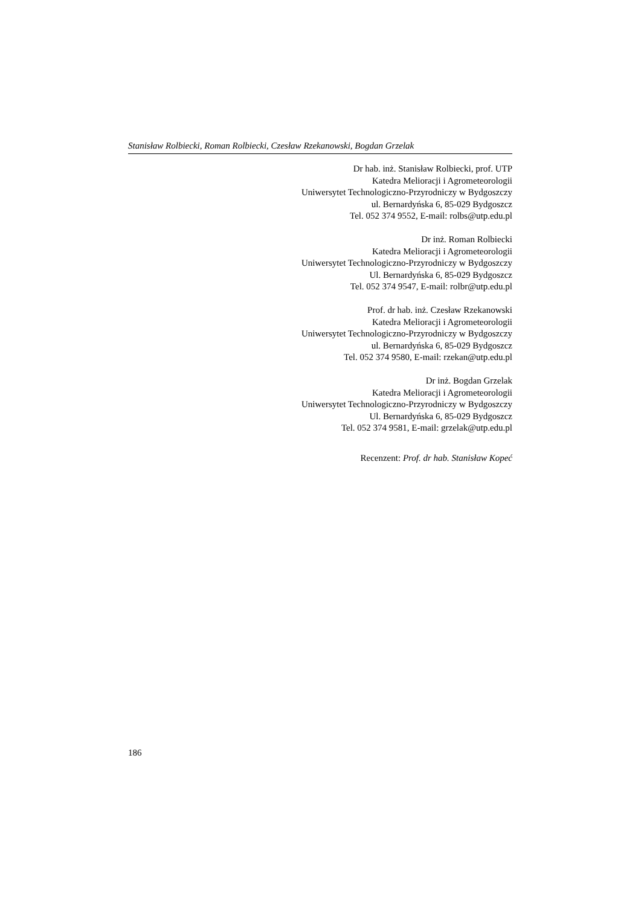Stanisław Rolbiecki, Roman Rolbiecki, Czesław Rzekanowski, Bogdan Grzelak
Dr hab. inż. Stanisław Rolbiecki, prof. UTP
Katedra Melioracji i Agrometeorologii
Uniwersytet Technologiczno-Przyrodniczy w Bydgoszczy
ul. Bernardyńska 6, 85-029 Bydgoszcz
Tel. 052 374 9552, E-mail: rolbs@utp.edu.pl
Dr inż. Roman Rolbiecki
Katedra Melioracji i Agrometeorologii
Uniwersytet Technologiczno-Przyrodniczy w Bydgoszczy
Ul. Bernardyńska 6, 85-029 Bydgoszcz
Tel. 052 374 9547, E-mail: rolbr@utp.edu.pl
Prof. dr hab. inż. Czesław Rzekanowski
Katedra Melioracji i Agrometeorologii
Uniwersytet Technologiczno-Przyrodniczy w Bydgoszczy
ul. Bernardyńska 6, 85-029 Bydgoszcz
Tel. 052 374 9580, E-mail: rzekan@utp.edu.pl
Dr inż. Bogdan Grzelak
Katedra Melioracji i Agrometeorologii
Uniwersytet Technologiczno-Przyrodniczy w Bydgoszczy
Ul. Bernardyńska 6, 85-029 Bydgoszcz
Tel. 052 374 9581, E-mail: grzelak@utp.edu.pl
Recenzent: Prof. dr hab. Stanisław Kopeć
186